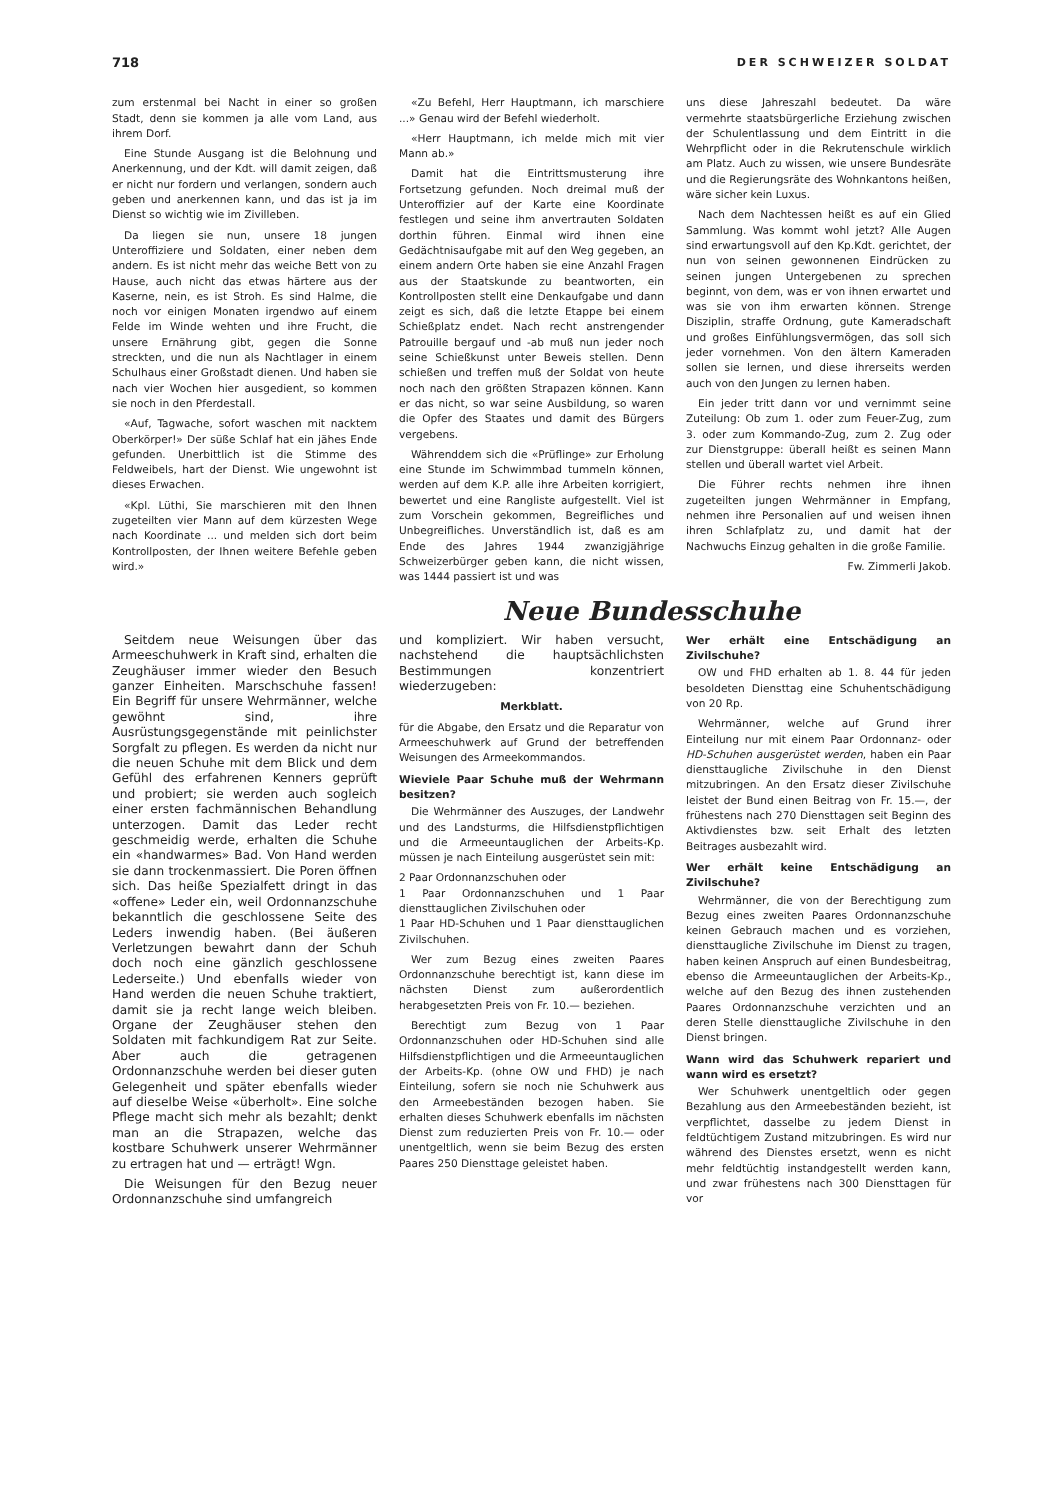718 DER SCHWEIZER SOLDAT
zum erstenmal bei Nacht in einer so großen Stadt, denn sie kommen ja alle vom Land, aus ihrem Dorf.
Eine Stunde Ausgang ist die Belohnung und Anerkennung, und der Kdt. will damit zeigen, daß er nicht nur fordern und verlangen, sondern auch geben und anerkennen kann, und das ist ja im Dienst so wichtig wie im Zivilleben.
Da liegen sie nun, unsere 18 jungen Unteroffiziere und Soldaten, einer neben dem andern. Es ist nicht mehr das weiche Bett von zu Hause, auch nicht das etwas härtere aus der Kaserne, nein, es ist Stroh. Es sind Halme, die noch vor einigen Monaten irgendwo auf einem Felde im Winde wehten und ihre Frucht, die unsere Ernährung gibt, gegen die Sonne streckten, und die nun als Nachtlager in einem Schulhaus einer Großstadt dienen. Und haben sie nach vier Wochen hier ausgedient, so kommen sie noch in den Pferdestall.
«Auf, Tagwache, sofort waschen mit nacktem Oberkörper!» Der süße Schlaf hat ein jähes Ende gefunden. Unerbittlich ist die Stimme des Feldweibels, hart der Dienst. Wie ungewohnt ist dieses Erwachen.
«Kpl. Lüthi, Sie marschieren mit den Ihnen zugeteilten vier Mann auf dem kürzesten Wege nach Koordinate ... und melden sich dort beim Kontrollposten, der Ihnen weitere Befehle geben wird.»
«Zu Befehl, Herr Hauptmann, ich marschiere ...» Genau wird der Befehl wiederholt.
«Herr Hauptmann, ich melde mich mit vier Mann ab.»
Damit hat die Eintrittsmusterung ihre Fortsetzung gefunden. Noch dreimal muß der Unteroffizier auf der Karte eine Koordinate festlegen und seine ihm anvertrauten Soldaten dorthin führen. Einmal wird ihnen eine Gedächtnisaufgabe mit auf den Weg gegeben, an einem andern Orte haben sie eine Anzahl Fragen aus der Staatskunde zu beantworten, ein Kontrollposten stellt eine Denkaufgabe und dann zeigt es sich, daß die letzte Etappe bei einem Schießplatz endet. Nach recht anstrengender Patrouille bergauf und -ab muß nun jeder noch seine Schießkunst unter Beweis stellen. Denn schießen und treffen muß der Soldat von heute noch nach den größten Strapazen können. Kann er das nicht, so war seine Ausbildung, so waren die Opfer des Staates und damit des Bürgers vergebens.
Währenddem sich die «Prüflinge» zur Erholung eine Stunde im Schwimmbad tummeln können, werden auf dem K.P. alle ihre Arbeiten korrigiert, bewertet und eine Rangliste aufgestellt. Viel ist zum Vorschein gekommen, Begreifliches und Unbegreifliches. Unverständlich ist, daß es am Ende des Jahres 1944 zwanzigjährige Schweizerbürger geben kann, die nicht wissen, was 1444 passiert ist und was
uns diese Jahreszahl bedeutet. Da wäre vermehrte staatsbürgerliche Erziehung zwischen der Schulentlassung und dem Eintritt in die Wehrpflicht oder in die Rekrutenschule wirklich am Platz. Auch zu wissen, wie unsere Bundesräte und die Regierungsräte des Wohnkantons heißen, wäre sicher kein Luxus.
Nach dem Nachtessen heißt es auf ein Glied Sammlung. Was kommt wohl jetzt? Alle Augen sind erwartungsvoll auf den Kp.Kdt. gerichtet, der nun von seinen gewonnenen Eindrücken zu seinen jungen Untergebenen zu sprechen beginnt, von dem, was er von ihnen erwartet und was sie von ihm erwarten können. Strenge Disziplin, straffe Ordnung, gute Kameradschaft und großes Einfühlungsvermögen, das soll sich jeder vornehmen. Von den ältern Kameraden sollen sie lernen, und diese ihrerseits werden auch von den Jungen zu lernen haben.
Ein jeder tritt dann vor und vernimmt seine Zuteilung: Ob zum 1. oder zum Feuer-Zug, zum 3. oder zum Kommando-Zug, zum 2. Zug oder zur Dienstgruppe: überall heißt es seinen Mann stellen und überall wartet viel Arbeit.
Die Führer rechts nehmen ihre ihnen zugeteilten jungen Wehrmänner in Empfang, nehmen ihre Personalien auf und weisen ihnen ihren Schlafplatz zu, und damit hat der Nachwuchs Einzug gehalten in die große Familie.
Fw. Zimmerli Jakob.
Neue Bundesschuhe
Seitdem neue Weisungen über das Armeeschuhwerk in Kraft sind, erhalten die Zeughäuser immer wieder den Besuch ganzer Einheiten. Marschschuhe fassen! Ein Begriff für unsere Wehrmänner, welche gewöhnt sind, ihre Ausrüstungsgegenstände mit peinlichster Sorgfalt zu pflegen. Es werden da nicht nur die neuen Schuhe mit dem Blick und dem Gefühl des erfahrenen Kenners geprüft und probiert; sie werden auch sogleich einer ersten fachmännischen Behandlung unterzogen. Damit das Leder recht geschmeidig werde, erhalten die Schuhe ein «handwarmes» Bad. Von Hand werden sie dann trockenmassiert. Die Poren öffnen sich. Das heiße Spezialfett dringt in das «offene» Leder ein, weil Ordonnanzschuhe bekanntlich die geschlossene Seite des Leders inwendig haben. (Bei äußeren Verletzungen bewahrt dann der Schuh doch noch eine gänzlich geschlossene Lederseite.) Und ebenfalls wieder von Hand werden die neuen Schuhe traktiert, damit sie ja recht lange weich bleiben. Organe der Zeughäuser stehen den Soldaten mit fachkundigem Rat zur Seite. Aber auch die getragenen Ordonnanzschuhe werden bei dieser guten Gelegenheit und später ebenfalls wieder auf dieselbe Weise «überholt». Eine solche Pflege macht sich mehr als bezahlt; denkt man an die Strapazen, welche das kostbare Schuhwerk unserer Wehrmänner zu ertragen hat und — erträgt! Wgn.
Die Weisungen für den Bezug neuer Ordonnanzschuhe sind umfangreich
und kompliziert. Wir haben versucht, nachstehend die hauptsächlichsten Bestimmungen konzentriert wiederzugeben:
Merkblatt.
für die Abgabe, den Ersatz und die Reparatur von Armeeschuhwerk auf Grund der betreffenden Weisungen des Armeekommandos.
Wieviele Paar Schuhe muß der Wehrmann besitzen?
Die Wehrmänner des Auszuges, der Landwehr und des Landsturms, die Hilfsdienstpflichtigen und die Armeeuntauglichen der Arbeits-Kp. müssen je nach Einteilung ausgerüstet sein mit:
2 Paar Ordonnanzschuhen oder
1 Paar Ordonnanzschuhen und 1 Paar diensttauglichen Zivilschuhen oder
1 Paar HD-Schuhen und 1 Paar diensttauglichen Zivilschuhen.
Wer zum Bezug eines zweiten Paares Ordonnanzschuhe berechtigt ist, kann diese im nächsten Dienst zum außerordentlich herabgesetzten Preis von Fr. 10.— beziehen.
Berechtigt zum Bezug von 1 Paar Ordonnanzschuhen oder HD-Schuhen sind alle Hilfsdienstpflichtigen und die Armeeuntauglichen der Arbeits-Kp. (ohne OW und FHD) je nach Einteilung, sofern sie noch nie Schuhwerk aus den Armeebeständen bezogen haben. Sie erhalten dieses Schuhwerk ebenfalls im nächsten Dienst zum reduzierten Preis von Fr. 10.— oder unentgeltlich, wenn sie beim Bezug des ersten Paares 250 Diensttage geleistet haben.
Wer erhält eine Entschädigung an Zivilschuhe?
OW und FHD erhalten ab 1. 8. 44 für jeden besoldeten Diensttag eine Schuhentschädigung von 20 Rp.
Wehrmänner, welche auf Grund ihrer Einteilung nur mit einem Paar Ordonnanz- oder HD-Schuhen ausgerüstet werden, haben ein Paar diensttaugliche Zivilschuhe in den Dienst mitzubringen. An den Ersatz dieser Zivilschuhe leistet der Bund einen Beitrag von Fr. 15.—, der frühestens nach 270 Diensttagen seit Beginn des Aktivdienstes bzw. seit Erhalt des letzten Beitrages ausbezahlt wird.
Wer erhält keine Entschädigung an Zivilschuhe?
Wehrmänner, die von der Berechtigung zum Bezug eines zweiten Paares Ordonnanzschuhe keinen Gebrauch machen und es vorziehen, diensttaugliche Zivilschuhe im Dienst zu tragen, haben keinen Anspruch auf einen Bundesbeitrag, ebenso die Armeeuntauglichen der Arbeits-Kp., welche auf den Bezug des ihnen zustehenden Paares Ordonnanzschuhe verzichten und an deren Stelle diensttaugliche Zivilschuhe in den Dienst bringen.
Wann wird das Schuhwerk repariert und wann wird es ersetzt?
Wer Schuhwerk unentgeltlich oder gegen Bezahlung aus den Armeebeständen bezieht, ist verpflichtet, dasselbe zu jedem Dienst in feldtüchtigem Zustand mitzubringen. Es wird nur während des Dienstes ersetzt, wenn es nicht mehr feldtüchtig instandgestellt werden kann, und zwar frühestens nach 300 Diensttagen für vor